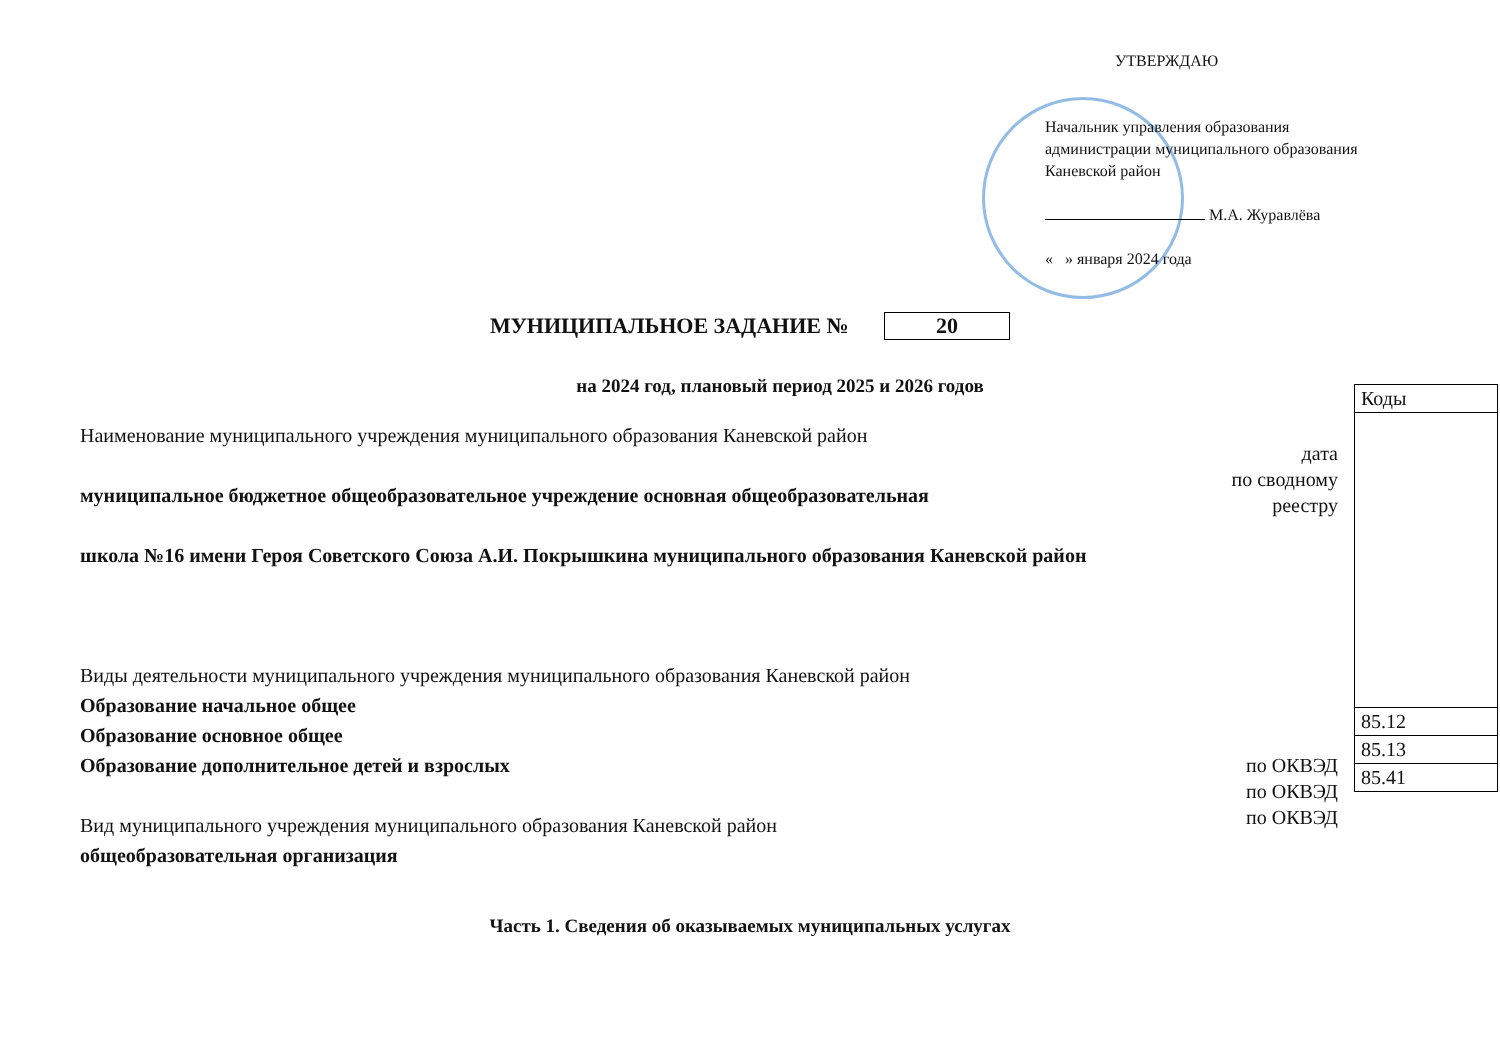УТВЕРЖДАЮ
Начальник управления образования
администрации муниципального образования
Каневской район
М.А. Журавлёва
« » января 2024 года
МУНИЦИПАЛЬНОЕ ЗАДАНИЕ № 20
на 2024 год, плановый период 2025 и 2026 годов
Наименование муниципального учреждения муниципального образования Каневской район
муниципальное бюджетное общеобразовательное учреждение основная общеобразовательная
школа №16 имени Героя Советского Союза А.И. Покрышкина муниципального образования Каневской район
Виды деятельности муниципального учреждения муниципального образования Каневской район
Образование начальное общее
Образование основное общее
Образование дополнительное детей и взрослых
Вид муниципального учреждения муниципального образования Каневской район
общеобразовательная организация
дата
по сводному реестру
по ОКВЭД
по ОКВЭД
по ОКВЭД
| Коды |
| 85.12 |
| 85.13 |
| 85.41 |
Часть 1. Сведения об оказываемых муниципальных услугах